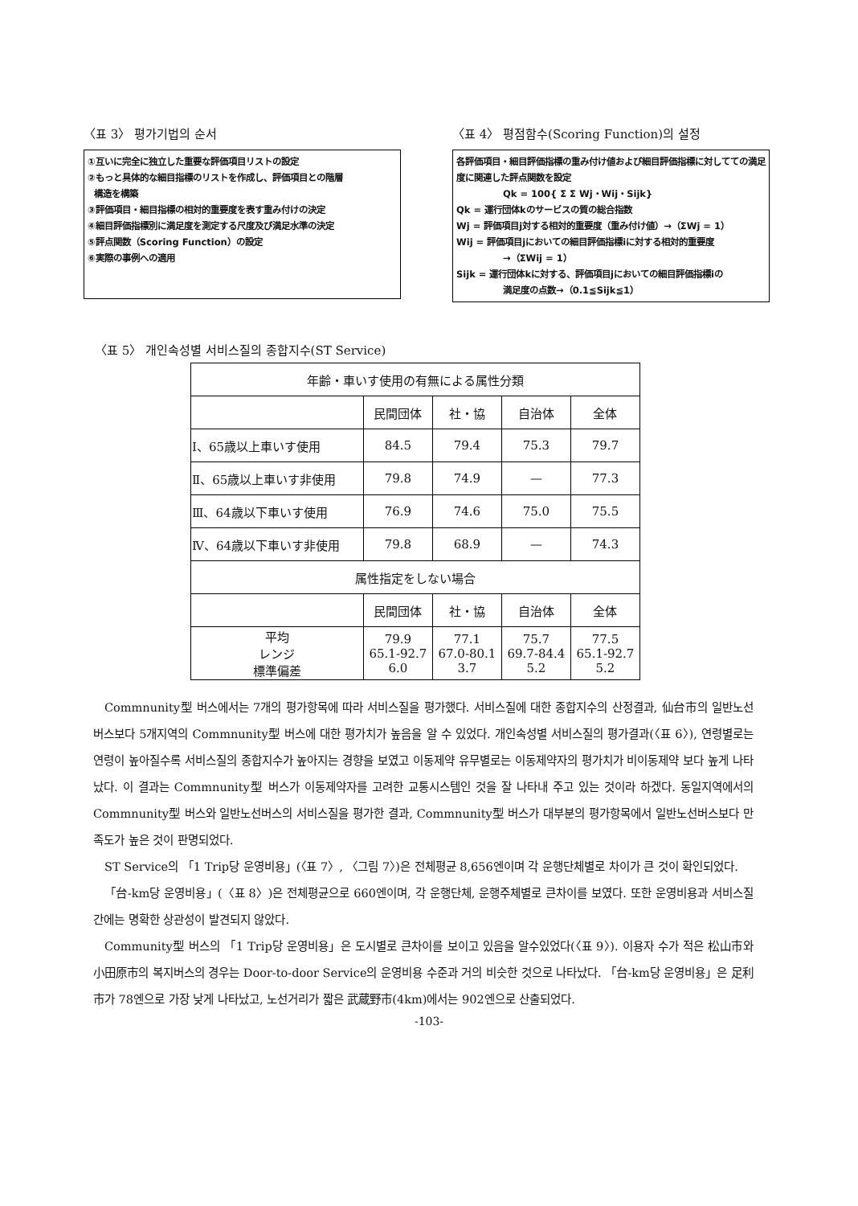〈표 3〉 평가기법의 순서
①互いに完全に独立した重要な評価項目リストの設定
②もっと具体的な細目指標のリストを作成し、評価項目との階層
構造を構築
③評価項目・細目指標の相対的重要度を表す重み付けの決定
④細目評価指標別に満足度を測定する尺度及び満足水準の決定
⑤評点関数（Scoring Function）の設定
⑥実際の事例への適用
〈표 4〉 평점함수(Scoring Function)의 설정
各評価項目・細目評価指標の重み付け値および細目評価指標に対してての満足度に関連した評点関数を設定
Qk = 100{ Σ Σ Wj・Wij・Sijk}
Qk = 運行団体kのサービスの質の総合指数
Wj = 評価項目j対する相対的重要度（重み付け値）→（ΣWj = 1）
Wij = 評価項目jにおいての細目評価指標iに対する相対的重要度
→（ΣWij = 1）
Sijk = 運行団体kに対する、評価項目jにおいての細目評価指標iの
満足度の点数→（0.1≦Sijk≦1）
〈표 5〉 개인속성별 서비스질의 종합지수(ST Service)
| 年齢・車いす使用の有無による属性分類 | | | | |
| --- | --- | --- | --- | --- |
| | 民間団体 | 社・協 | 自治体 | 全体 |
| Ⅰ、65歳以上車いす使用 | 84.5 | 79.4 | 75.3 | 79.7 |
| Ⅱ、65歳以上車いす非使用 | 79.8 | 74.9 | — | 77.3 |
| Ⅲ、64歳以下車いす使用 | 76.9 | 74.6 | 75.0 | 75.5 |
| Ⅳ、64歳以下車いす非使用 | 79.8 | 68.9 | — | 74.3 |
| 属性指定をしない場合 | | | | |
| | 民間団体 | 社・協 | 自治体 | 全体 |
| 平均 レンジ 標準偏差 | 79.9 65.1-92.7 6.0 | 77.1 67.0-80.1 3.7 | 75.7 69.7-84.4 5.2 | 77.5 65.1-92.7 5.2 |
Commnunity型 버스에서는 7개의 평가항목에 따라 서비스질을 평가했다. 서비스질에 대한 종합지수의 산정결과, 仙台市의 일반노선버스보다 5개지역의 Commnunity型 버스에 대한 평가치가 높음을 알 수 있었다. 개인속성별 서비스질의 평가결과(〈표 6〉), 연령별로는 연령이 높아질수록 서비스질의 종합지수가 높아지는 경향을 보였고 이동제약 유무별로는 이동제약자의 평가치가 비이동제약 보다 높게 나타났다. 이 결과는 Commnunity型 버스가 이동제약자를 고려한 교통시스템인 것을 잘 나타내 주고 있는 것이라 하겠다. 동일지역에서의 Commnunity型 버스와 일반노선버스의 서비스질을 평가한 결과, Commnunity型 버스가 대부분의 평가항목에서 일반노선버스보다 만족도가 높은 것이 판명되었다.
ST Service의 「1 Trip당 운영비용」(〈표 7〉, 〈그림 7〉)은 전체평균 8,656엔이며 각 운행단체별로 차이가 큰 것이 확인되었다.
「台-km당 운영비용」(〈표 8〉)은 전체평균으로 660엔이며, 각 운행단체, 운행주체별로 큰차이를 보였다. 또한 운영비용과 서비스질 간에는 명확한 상관성이 발견되지 않았다.
Community型 버스의 「1 Trip당 운영비용」은 도시별로 큰차이를 보이고 있음을 알수있었다(〈표 9〉). 이용자 수가 적은 松山市와 小田原市의 복지버스의 경우는 Door-to-door Service의 운영비용 수준과 거의 비슷한 것으로 나타났다. 「台-km당 운영비용」은 足利市가 78엔으로 가장 낮게 나타났고, 노선거리가 짧은 武蔵野市(4km)에서는 902엔으로 산출되었다.
-103-